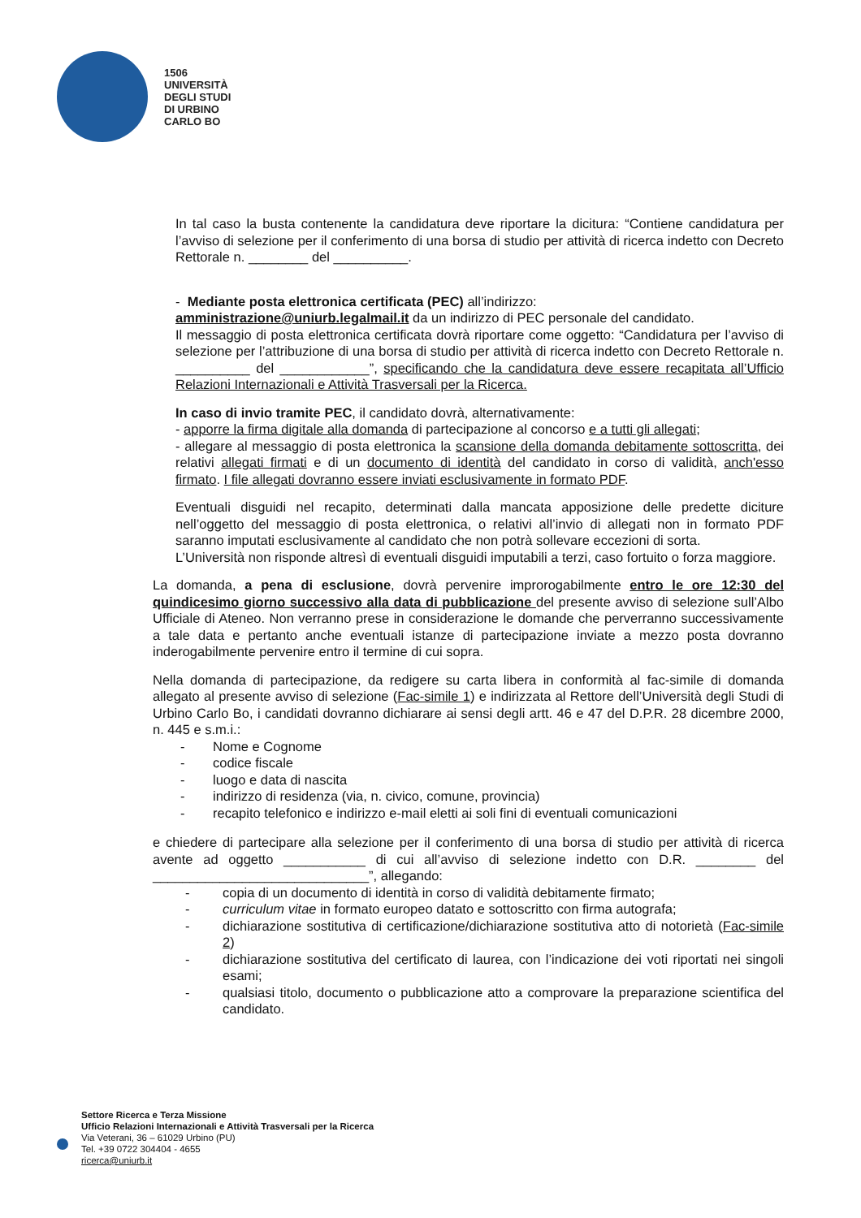1506
UNIVERSITÀ
DEGLI STUDI
DI URBINO
CARLO BO
In tal caso la busta contenente la candidatura deve riportare la dicitura: “Contiene candidatura per l’avviso di selezione per il conferimento di una borsa di studio per attività di ricerca indetto con Decreto Rettorale n. ________ del __________.
- Mediante posta elettronica certificata (PEC) all’indirizzo:
amministrazione@uniurb.legalmail.it da un indirizzo di PEC personale del candidato.
Il messaggio di posta elettronica certificata dovrà riportare come oggetto: “Candidatura per l’avviso di selezione per l’attribuzione di una borsa di studio per attività di ricerca indetto con Decreto Rettorale n. __________ del ____________”, specificando che la candidatura deve essere recapitata all’Ufficio Relazioni Internazionali e Attività Trasversali per la Ricerca.
In caso di invio tramite PEC, il candidato dovrà, alternativamente:
- apporre la firma digitale alla domanda di partecipazione al concorso e a tutti gli allegati;
- allegare al messaggio di posta elettronica la scansione della domanda debitamente sottoscritta, dei relativi allegati firmati e di un documento di identità del candidato in corso di validità, anch'esso firmato. I file allegati dovranno essere inviati esclusivamente in formato PDF.
Eventuali disguidi nel recapito, determinati dalla mancata apposizione delle predette diciture nell’oggetto del messaggio di posta elettronica, o relativi all’invio di allegati non in formato PDF saranno imputati esclusivamente al candidato che non potrà sollevare eccezioni di sorta.
L’Università non risponde altresì di eventuali disguidi imputabili a terzi, caso fortuito o forza maggiore.
La domanda, a pena di esclusione, dovrà pervenire improrogabilmente entro le ore 12:30 del quindicesimo giorno successivo alla data di pubblicazione del presente avviso di selezione sull’Albo Ufficiale di Ateneo. Non verranno prese in considerazione le domande che perverranno successivamente a tale data e pertanto anche eventuali istanze di partecipazione inviate a mezzo posta dovranno inderogabilmente pervenire entro il termine di cui sopra.
Nella domanda di partecipazione, da redigere su carta libera in conformità al fac-simile di domanda allegato al presente avviso di selezione (Fac-simile 1) e indirizzata al Rettore dell’Università degli Studi di Urbino Carlo Bo, i candidati dovranno dichiarare ai sensi degli artt. 46 e 47 del D.P.R. 28 dicembre 2000, n. 445 e s.m.i.:
- Nome e Cognome
- codice fiscale
- luogo e data di nascita
- indirizzo di residenza (via, n. civico, comune, provincia)
- recapito telefonico e indirizzo e-mail eletti ai soli fini di eventuali comunicazioni
e chiedere di partecipare alla selezione per il conferimento di una borsa di studio per attività di ricerca avente ad oggetto ___________ di cui all’avviso di selezione indetto con D.R. ________ del _____________________________”, allegando:
- copia di un documento di identità in corso di validità debitamente firmato;
- curriculum vitae in formato europeo datato e sottoscritto con firma autografa;
- dichiarazione sostitutiva di certificazione/dichiarazione sostitutiva atto di notorietà (Fac-simile 2)
- dichiarazione sostitutiva del certificato di laurea, con l’indicazione dei voti riportati nei singoli esami;
- qualsiasi titolo, documento o pubblicazione atto a comprovare la preparazione scientifica del candidato.
Settore Ricerca e Terza Missione
Ufficio Relazioni Internazionali e Attività Trasversali per la Ricerca
Via Veterani, 36 – 61029 Urbino (PU)
Tel. +39 0722 304404 - 4655
ricerca@uniurb.it